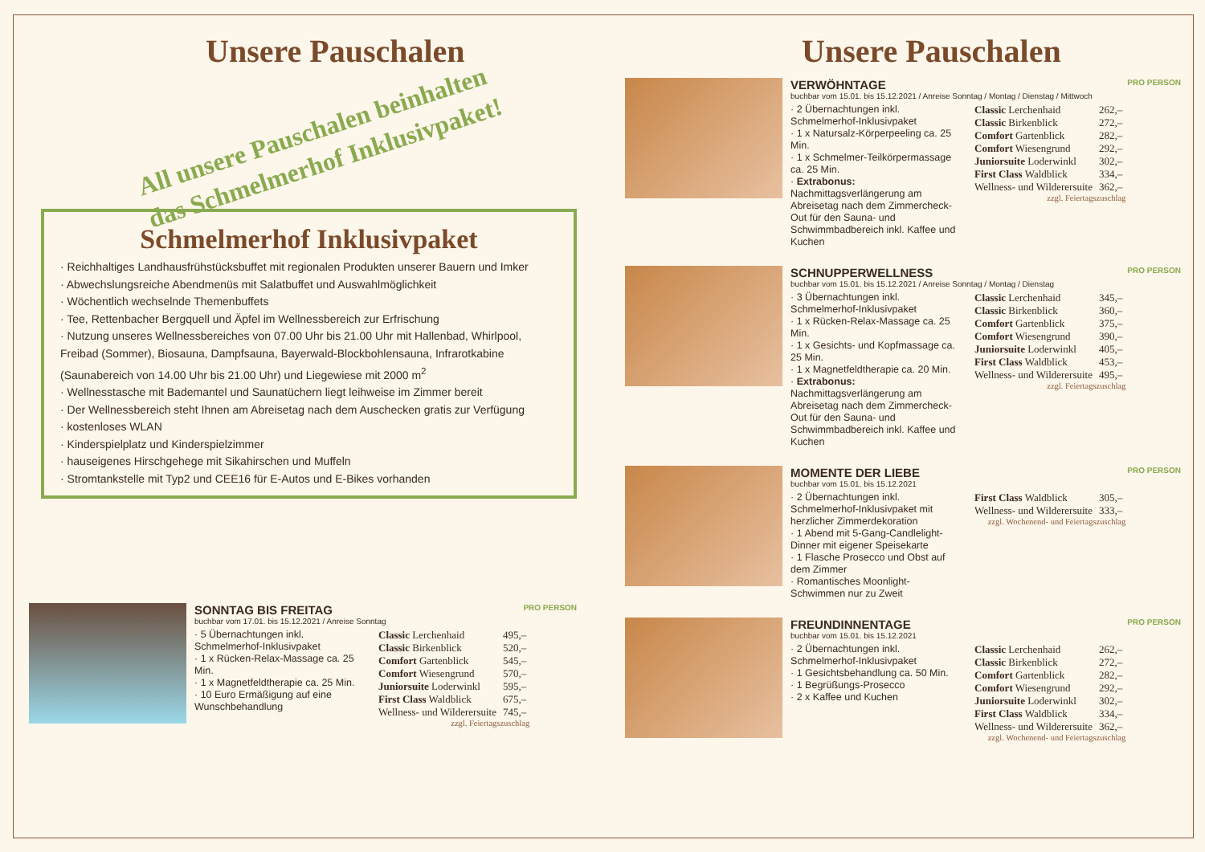Unsere Pauschalen
All unsere Pauschalen beinhalten
das Schmelmerhof Inklusivpaket!
Schmelmerhof Inklusivpaket
· Reichhaltiges Landhausfrühstücksbuffet mit regionalen Produkten unserer Bauern und Imker
· Abwechslungsreiche Abendmenüs mit Salatbuffet und Auswahlmöglichkeit
· Wöchentlich wechselnde Themenbuffets
· Tee, Rettenbacher Bergquell und Äpfel im Wellnessbereich zur Erfrischung
· Nutzung unseres Wellnessbereiches von 07.00 Uhr bis 21.00 Uhr mit Hallenbad, Whirlpool, Freibad (Sommer), Biosauna, Dampfsauna, Bayerwald-Blockbohlensauna, Infrarotkabine (Saunabereich von 14.00 Uhr bis 21.00 Uhr) und Liegewiese mit 2000 m<sup>2</sup>
· Wellnesstasche mit Bademantel und Saunatüchern liegt leihweise im Zimmer bereit
· Der Wellnessbereich steht Ihnen am Abreisetag nach dem Auschecken gratis zur Verfügung
· kostenloses WLAN
· Kinderspielplatz und Kinderspielzimmer
· hauseigenes Hirschgehege mit Sikahirschen und Muffeln
· Stromtankstelle mit Typ2 und CEE16 für E-Autos und E-Bikes vorhanden
SONNTAG BIS FREITAG PRO PERSON
buchbar vom 17.01. bis 15.12.2021 / Anreise Sonntag
· 5 Übernachtungen inkl. Schmelmerhof-Inklusivpaket
· 1 x Rücken-Relax-Massage ca. 25 Min.
· 1 x Magnetfeldtherapie ca. 25 Min.
· 10 Euro Ermäßigung auf eine Wunschbehandlung
| Classic Lerchenhaid | 495,– |
| Classic Birkenblick | 520,– |
| Comfort Gartenblick | 545,– |
| Comfort Wiesengrund | 570,– |
| Juniorsuite Loderwinkl | 595,– |
| First Class Waldblick | 675,– |
| Wellness- und Wilderersuite | 745,– |
zzgl. Feiertagszuschlag
Unsere Pauschalen
VERWÖHNTAGE PRO PERSON
buchbar vom 15.01. bis 15.12.2021 / Anreise Sonntag / Montag / Dienstag / Mittwoch
· 2 Übernachtungen inkl. Schmelmerhof-Inklusivpaket
· 1 x Natursalz-Körperpeeling ca. 25 Min.
· 1 x Schmelmer-Teilkörpermassage ca. 25 Min.
· Extrabonus: Nachmittagsverlängerung am Abreisetag nach dem Zimmercheck-Out für den Sauna- und Schwimmbadbereich inkl. Kaffee und Kuchen
| Classic Lerchenhaid | 262,– |
| Classic Birkenblick | 272,– |
| Comfort Gartenblick | 282,– |
| Comfort Wiesengrund | 292,– |
| Juniorsuite Loderwinkl | 302,– |
| First Class Waldblick | 334,– |
| Wellness- und Wilderersuite | 362,– |
zzgl. Feiertagszuschlag
SCHNUPPERWELLNESS PRO PERSON
buchbar vom 15.01. bis 15.12.2021 / Anreise Sonntag / Montag / Dienstag
· 3 Übernachtungen inkl. Schmelmerhof-Inklusivpaket
· 1 x Rücken-Relax-Massage ca. 25 Min.
· 1 x Gesichts- und Kopfmassage ca. 25 Min.
· 1 x Magnetfeldtherapie ca. 20 Min.
· Extrabonus: Nachmittagsverlängerung am Abreisetag nach dem Zimmercheck-Out für den Sauna- und Schwimmbadbereich inkl. Kaffee und Kuchen
| Classic Lerchenhaid | 345,– |
| Classic Birkenblick | 360,– |
| Comfort Gartenblick | 375,– |
| Comfort Wiesengrund | 390,– |
| Juniorsuite Loderwinkl | 405,– |
| First Class Waldblick | 453,– |
| Wellness- und Wilderersuite | 495,– |
zzgl. Feiertagszuschlag
MOMENTE DER LIEBE PRO PERSON
buchbar vom 15.01. bis 15.12.2021
· 2 Übernachtungen inkl. Schmelmerhof-Inklusivpaket mit herzlicher Zimmerdekoration
· 1 Abend mit 5-Gang-Candlelight-Dinner mit eigener Speisekarte
· 1 Flasche Prosecco und Obst auf dem Zimmer
· Romantisches Moonlight-Schwimmen nur zu Zweit
| First Class Waldblick | 305,– |
| Wellness- und Wilderersuite | 333,– |
zzgl. Wochenend- und Feiertagszuschlag
FREUNDINNENTAGE PRO PERSON
buchbar vom 15.01. bis 15.12.2021
· 2 Übernachtungen inkl. Schmelmerhof-Inklusivpaket
· 1 Gesichtsbehandlung ca. 50 Min.
· 1 Begrüßungs-Prosecco
· 2 x Kaffee und Kuchen
| Classic Lerchenhaid | 262,– |
| Classic Birkenblick | 272,– |
| Comfort Gartenblick | 282,– |
| Comfort Wiesengrund | 292,– |
| Juniorsuite Loderwinkl | 302,– |
| First Class Waldblick | 334,– |
| Wellness- und Wilderersuite | 362,– |
zzgl. Wochenend- und Feiertagszuschlag